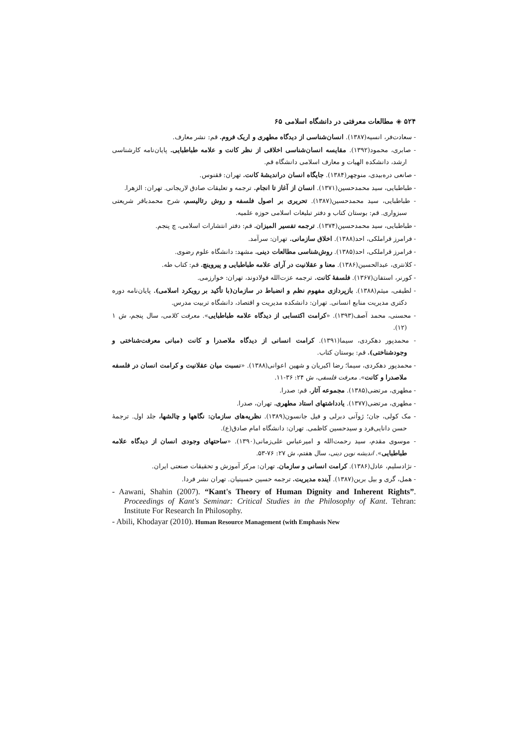۵۲۴ ◈ مطالعات معرفتی در دانشگاه اسلامی ۶۵
- سعادت‌فر، انسیه(۱۳۸۷). انسان‌شناسی از دیدگاه مطهری و اریک فروم. قم: نشر معارف.
- صابری، محمود(۱۳۹۲). مقایسه انسان‌شناسی اخلاقی از نظر کانت و علامه طباطبایی. پایان‌نامه کارشناسی ارشد، دانشکده الهیات و معارف اسلامی دانشگاه قم.
- صانعی دره‌بیدی، منوچهر(۱۳۸۴). جایگاه انسان دراندیشهٔ کانت. تهران: ققنوس.
- طباطبایی، سید محمدحسین(۱۳۷۱). انسان از آغاز تا انجام. ترجمه و تعلیقات صادق لاریجانی. تهران: الزهرا.
- طباطبایی، سید محمدحسین(۱۳۸۷). تحریری بر اصول فلسفه و روش رئالیسم، شرح محمدباقر شریعتی سبزواری. قم: بوستان کتاب و دفتر تبلیغات اسلامی حوزه علمیه.
- طباطبایی، سید محمدحسین(۱۳۷۴). ترجمه تفسیر المیزان. قم: دفتر انتشارات اسلامی، چ پنجم.
- فرامرز قراملکی، احد(۱۳۸۸). اخلاق سازمانی. تهران: سرآمد.
- فرامرز قراملکی، احد(۱۳۸۵). روش‌شناسی مطالعات دینی. مشهد: دانشگاه علوم رضوی.
- کلانتری، عبدالحسین(۱۳۸۶). معنا و عقلانیت در آرای علامه طباطبایی و پیروینچ. قم: کتاب طه.
- کورنر، استفان(۱۳۶۷). فلسفهٔ کانت. ترجمه عزت‌الله فولادوند، تهران: خوارزمی.
- لطیفی، میثم(۱۳۸۸). بازپردازی مفهوم نظم و انضباط در سازمان(با تأکید بر رویکرد اسلامی). پایان‌نامه دوره دکتری مدیریت منابع انسانی. تهران: دانشکده مدیریت و اقتصاد، دانشگاه تربیت مدرس.
- محسنی، محمد آصف(۱۳۹۳). «کرامت اکتسابی از دیدگاه علامه طباطبایی». معرفت کلامی، سال پنجم، ش ۱ (۱۲).
- محمدپور دهکردی، سیما(۱۳۹۱). کرامت انسانی از دیدگاه ملاصدرا و کانت (مبانی معرفت‌شناختی و وجودشناختی). قم: بوستان کتاب.
- محمدپور دهکردی، سیما؛ رضا اکبریان و شهین اعوانی(۱۳۸۸). «نسبت میان عقلانیت و کرامت انسان در فلسفه ملاصدرا و کانت». معرفت فلسفی، ش ۲۴: ۳۶-۱۱.
- مطهری، مرتضی(۱۳۸۵). مجموعه آثار. قم: صدرا.
- مطهری، مرتضی(۱۳۷۷). یادداشتهای استاد مطهری. تهران، صدرا.
- مک کولی، جان؛ ژوآنی دبرلی و فیل جانسون(۱۳۸۹). نظریه‌های سازمان: نگاهها و چالشها، جلد اول. ترجمهٔ حسن دانایی‌فرد و سیدحسین کاظمی. تهران: دانشگاه امام صادق(ع).
- موسوی مقدم، سید رحمت‌الله و امیرعباس علی‌زمانی(۱۳۹۰). «ساحتهای وجودی انسان از دیدگاه علامه طباطبایی». اندیشه نوین دینی، سال هفتم، ش ۲۷: ۷۶-۵۳.
- نژادسلیم، عادل(۱۳۸۶). کرامت انسانی و سازمان. تهران: مرکز آموزش و تحقیقات صنعتی ایران.
- همل، گری و بیل برین(۱۳۸۷). آینده مدیریت. ترجمه حسین حسینیان. تهران نشر فردا.
- Aawani, Shahin (2007). “Kant's Theory of Human Dignity and Inherent Rights”. Proceedings of Kant's Seminar: Critical Studies in the Philosophy of Kant. Tehran: Institute For Research In Philosophy.
- Abili, Khodayar (2010). Human Resource Management (with Emphasis New